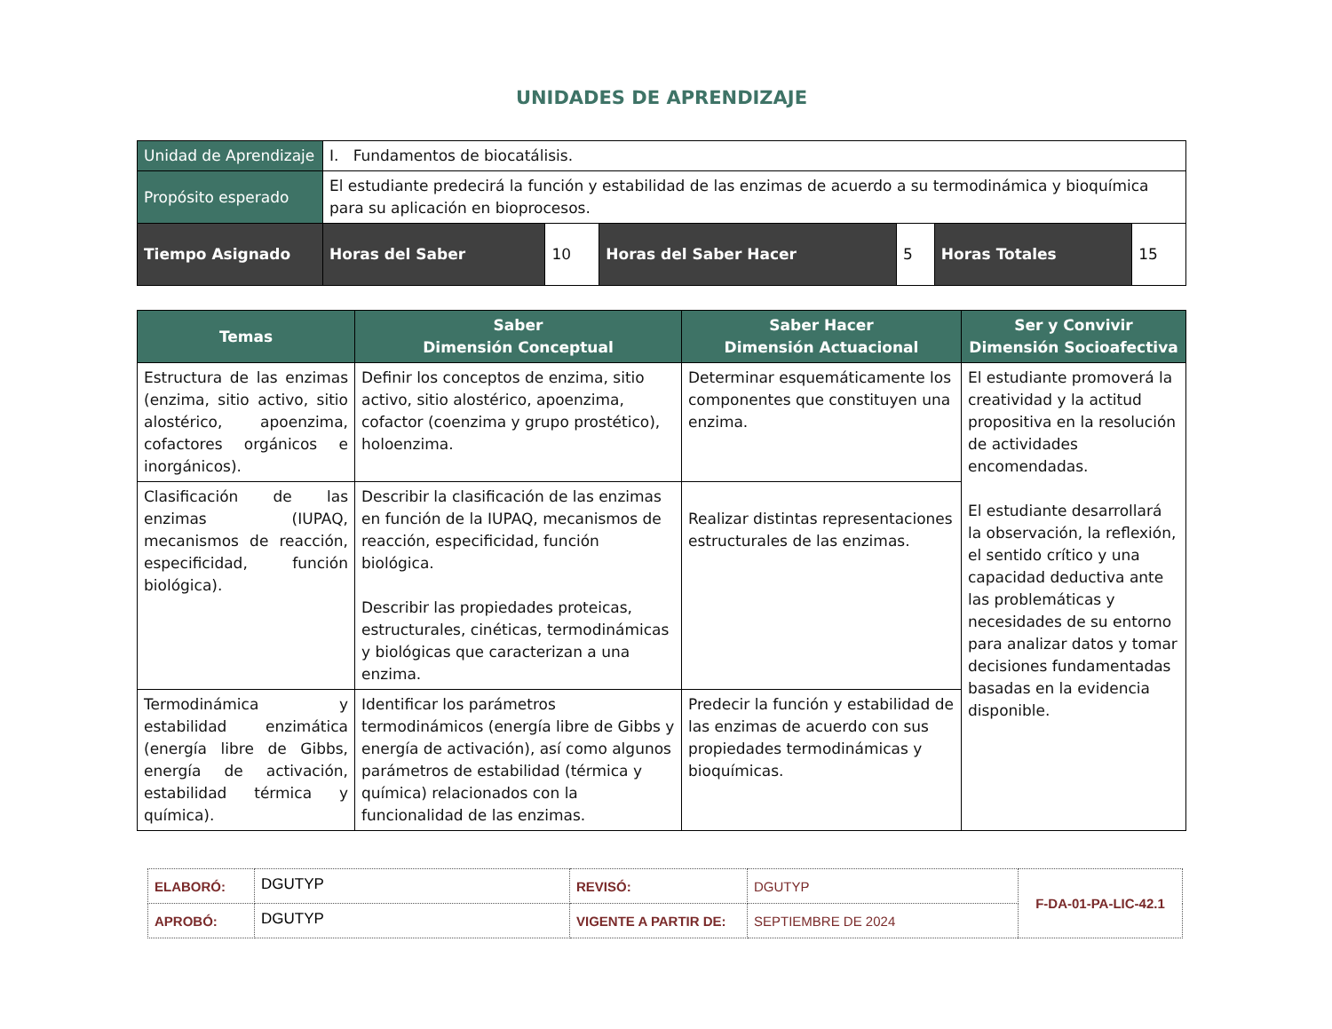UNIDADES DE APRENDIZAJE
| Unidad de Aprendizaje | I. Fundamentos de biocatálisis. | | | | | |
| Propósito esperado | El estudiante predecirá la función y estabilidad de las enzimas de acuerdo a su termodinámica y bioquímica para su aplicación en bioprocesos. | | | | | |
| Tiempo Asignado | Horas del Saber | 10 | Horas del Saber Hacer | 5 | Horas Totales | 15 |
| Temas | Saber Dimensión Conceptual | Saber Hacer Dimensión Actuacional | Ser y Convivir Dimensión Socioafectiva |
| --- | --- | --- | --- |
| Estructura de las enzimas (enzima, sitio activo, sitio alostérico, apoenzima, cofactores orgánicos e inorgánicos). | Definir los conceptos de enzima, sitio activo, sitio alostérico, apoenzima, cofactor (coenzima y grupo prostético), holoenzima. | Determinar esquemáticamente los componentes que constituyen una enzima. | El estudiante promoverá la creatividad y la actitud propositiva en la resolución de actividades encomendadas. El estudiante desarrollará la observación, la reflexión, el sentido crítico y una capacidad deductiva ante las problemáticas y necesidades de su entorno para analizar datos y tomar decisiones fundamentadas basadas en la evidencia disponible. |
| Clasificación de las enzimas (IUPAQ, mecanismos de reacción, especificidad, función biológica). | Describir la clasificación de las enzimas en función de la IUPAQ, mecanismos de reacción, especificidad, función biológica. Describir las propiedades proteicas, estructurales, cinéticas, termodinámicas y biológicas que caracterizan a una enzima. | Realizar distintas representaciones estructurales de las enzimas. | |
| Termodinámica y estabilidad enzimática (energía libre de Gibbs, energía de activación, estabilidad térmica y química). | Identificar los parámetros termodinámicos (energía libre de Gibbs y energía de activación), así como algunos parámetros de estabilidad (térmica y química) relacionados con la funcionalidad de las enzimas. | Predecir la función y estabilidad de las enzimas de acuerdo con sus propiedades termodinámicas y bioquímicas. | |
| ELABORÓ: | DGUTYP | REVISÓ: | DGUTYP | F-DA-01-PA-LIC-42.1 |
| APROBÓ: | DGUTYP | VIGENTE A PARTIR DE: | SEPTIEMBRE DE 2024 | |